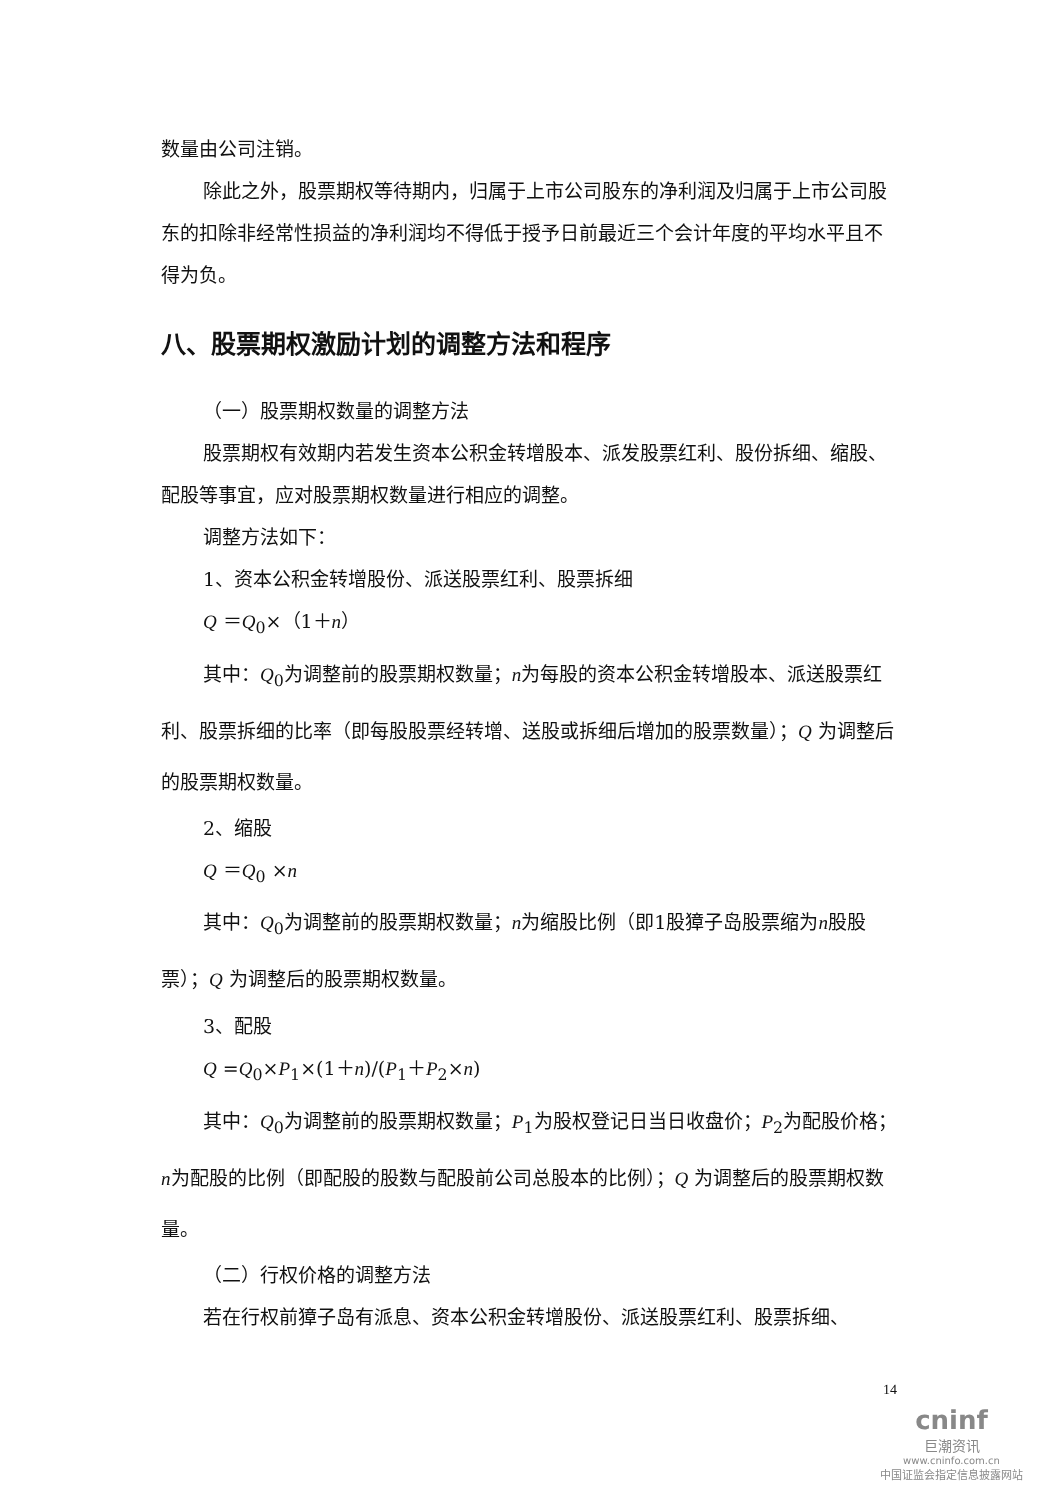数量由公司注销。
除此之外，股票期权等待期内，归属于上市公司股东的净利润及归属于上市公司股东的扣除非经常性损益的净利润均不得低于授予日前最近三个会计年度的平均水平且不得为负。
八、股票期权激励计划的调整方法和程序
（一）股票期权数量的调整方法
股票期权有效期内若发生资本公积金转增股本、派发股票红利、股份拆细、缩股、配股等事宜，应对股票期权数量进行相应的调整。
调整方法如下：
1、资本公积金转增股份、派送股票红利、股票拆细
Q ＝Q<sub>0</sub>×（1＋n）
其中：Q<sub>0</sub>为调整前的股票期权数量；n为每股的资本公积金转增股本、派送股票红利、股票拆细的比率（即每股股票经转增、送股或拆细后增加的股票数量）；Q 为调整后的股票期权数量。
2、缩股
Q ＝Q<sub>0</sub> ×n
其中：Q<sub>0</sub>为调整前的股票期权数量；n为缩股比例（即1股獐子岛股票缩为n股股票）；Q 为调整后的股票期权数量。
3、配股
Q =Q<sub>0</sub>×P<sub>1</sub>×(1＋n)/(P<sub>1</sub>＋P<sub>2</sub>×n)
其中：Q<sub>0</sub>为调整前的股票期权数量；P<sub>1</sub>为股权登记日当日收盘价；P<sub>2</sub>为配股价格；n为配股的比例（即配股的股数与配股前公司总股本的比例）；Q 为调整后的股票期权数量。
（二）行权价格的调整方法
若在行权前獐子岛有派息、资本公积金转增股份、派送股票红利、股票拆细、
14
cninf
巨潮资讯
www.cninfo.com.cn
中国证监会指定信息披露网站